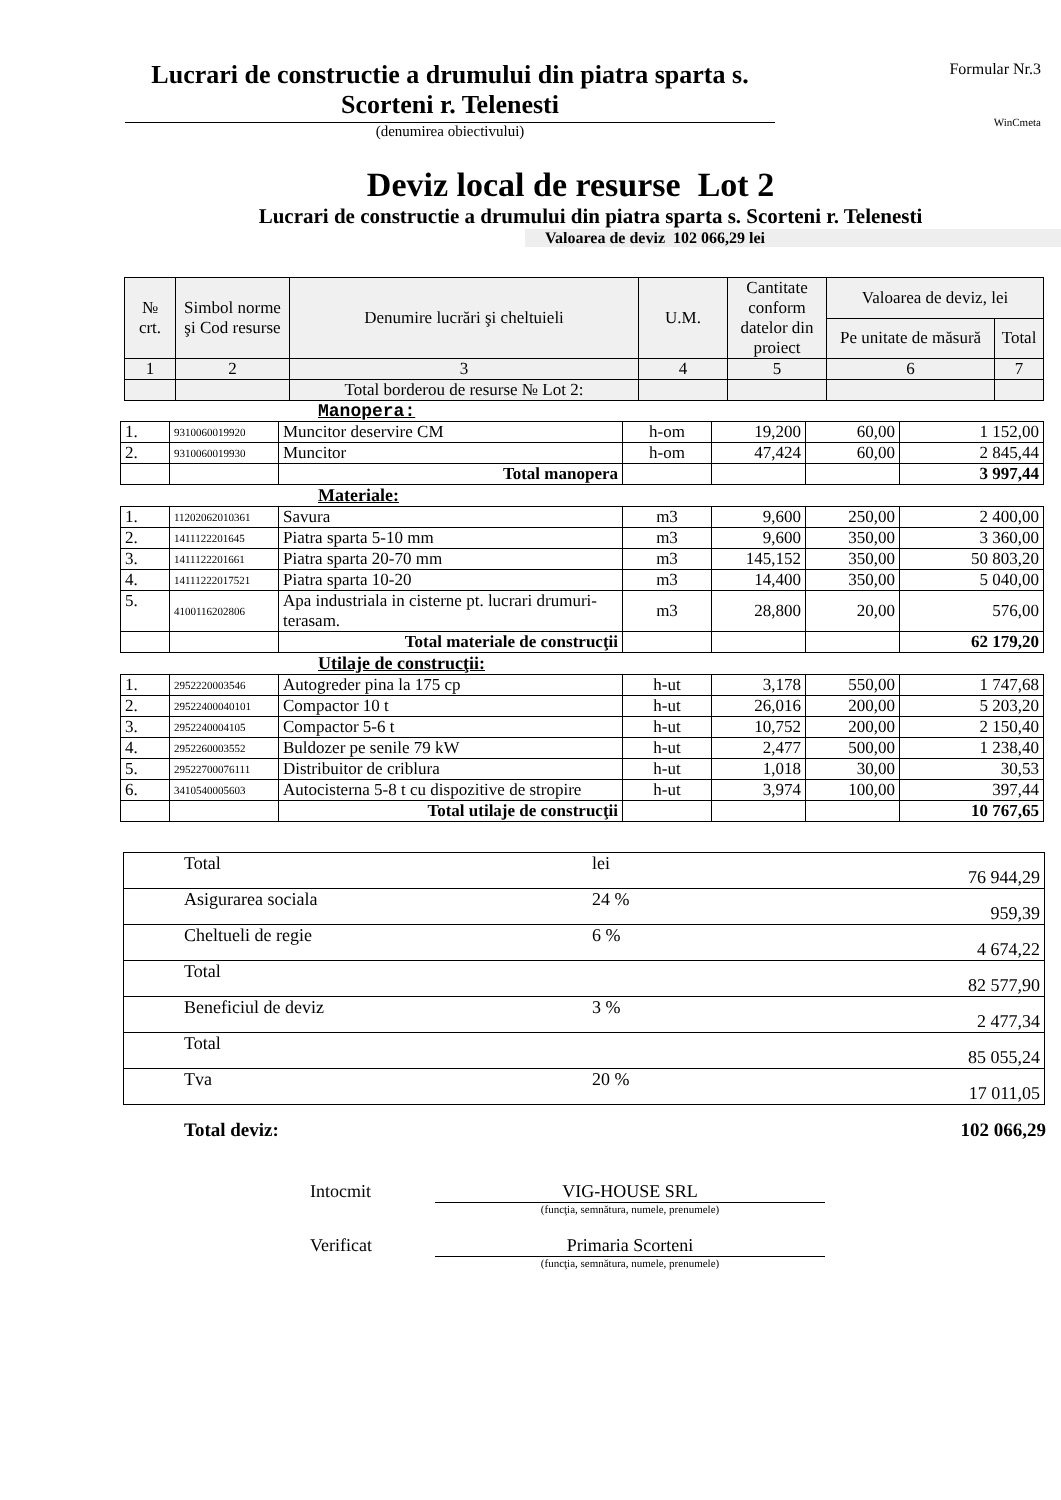Lucrari de constructie a drumului din piatra sparta s. Scorteni r. Telenesti
(denumirea obiectivului)
Formular Nr.3
WinCmeta
Deviz local de resurse Lot 2
Lucrari de constructie a drumului din piatra sparta s. Scorteni r. Telenesti
Valoarea de deviz 102 066,29 lei
| № crt. | Simbol norme şi Cod resurse | Denumire lucrări şi cheltuieli | U.M. | Cantitate conform datelor din proiect | Valoarea de deviz, lei | |
| --- | --- | --- | --- | --- | --- | --- |
| | | | | | Pe unitate de măsură | Total |
| 1 | 2 | 3 | 4 | 5 | 6 | 7 |
| | | Total borderou de resurse № Lot 2: | | | | |
Manopera:
| 1. | 9310060019920 | Muncitor deservire CM | h-om | 19,200 | 60,00 | 1 152,00 |
| 2. | 9310060019930 | Muncitor | h-om | 47,424 | 60,00 | 2 845,44 |
| | | Total manopera | | | | 3 997,44 |
Materiale:
| 1. | 11202062010361 | Savura | m3 | 9,600 | 250,00 | 2 400,00 |
| 2. | 1411122201645 | Piatra sparta 5-10 mm | m3 | 9,600 | 350,00 | 3 360,00 |
| 3. | 1411122201661 | Piatra sparta 20-70 mm | m3 | 145,152 | 350,00 | 50 803,20 |
| 4. | 14111222017521 | Piatra sparta 10-20 | m3 | 14,400 | 350,00 | 5 040,00 |
| 5. | 4100116202806 | Apa industriala in cisterne pt. lucrari drumuri-terasam. | m3 | 28,800 | 20,00 | 576,00 |
| | | Total materiale de construcţii | | | | 62 179,20 |
Utilaje de construcţii:
| 1. | 2952220003546 | Autogreder pina la 175 cp | h-ut | 3,178 | 550,00 | 1 747,68 |
| 2. | 29522400040101 | Compactor 10 t | h-ut | 26,016 | 200,00 | 5 203,20 |
| 3. | 2952240004105 | Compactor 5-6 t | h-ut | 10,752 | 200,00 | 2 150,40 |
| 4. | 2952260003552 | Buldozer pe senile 79 kW | h-ut | 2,477 | 500,00 | 1 238,40 |
| 5. | 29522700076111 | Distribuitor de criblura | h-ut | 1,018 | 30,00 | 30,53 |
| 6. | 3410540005603 | Autocisterna 5-8 t cu dispozitive de stropire | h-ut | 3,974 | 100,00 | 397,44 |
| | | Total utilaje de construcţii | | | | 10 767,65 |
| Total | lei | 76 944,29 |
| Asigurarea sociala | 24 % | 959,39 |
| Cheltueli de regie | 6 % | 4 674,22 |
| Total | | 82 577,90 |
| Beneficiul de deviz | 3 % | 2 477,34 |
| Total | | 85 055,24 |
| Tva | 20 % | 17 011,05 |
Total deviz: 102 066,29
Intocmit VIG-HOUSE SRL
(funcţia, semnătura, numele, prenumele)
Verificat Primaria Scorteni
(funcţia, semnătura, numele, prenumele)